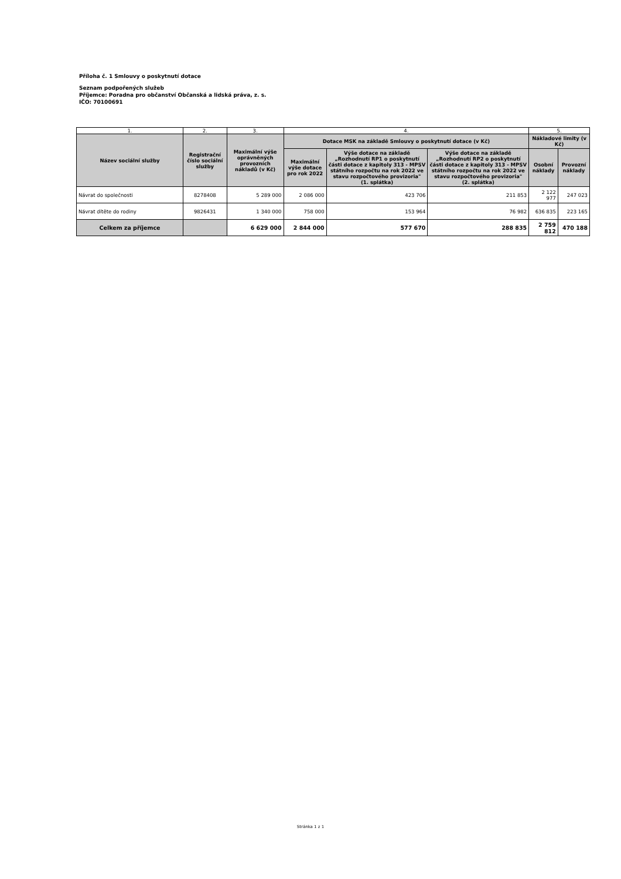Příloha č. 1 Smlouvy o poskytnutí dotace
Seznam podpořených služeb
Příjemce: Poradna pro občanství Občanská a lidská práva, z. s.
IČO: 70100691
| 1. | 2. | 3. | 4. | | | 5. | |
| --- | --- | --- | --- | --- | --- | --- | --- |
| Název sociální služby | Registrační číslo sociální služby | Maximální výše oprávněných provozních nákladů (v Kč) | Dotace MSK na základě Smlouvy o poskytnutí dotace (v Kč) | | | Nákladové limity (v Kč) | |
| | | | Maximální výše dotace pro rok 2022 | Výše dotace na základě „Rozhodnutí RP1 o poskytnutí části dotace z kapitoly 313 - MPSV státního rozpočtu na rok 2022 ve stavu rozpočtového provizoria" (1. splátka) | Výše dotace na základě „Rozhodnutí RP2 o poskytnutí části dotace z kapitoly 313 - MPSV státního rozpočtu na rok 2022 ve stavu rozpočtového provizoria" (2. splátka) | Osobní náklady | Provozní náklady |
| Návrat do společnosti | 8278408 | 5 289 000 | 2 086 000 | 423 706 | 211 853 | 2 122 977 | 247 023 |
| Návrat dítěte do rodiny | 9826431 | 1 340 000 | 758 000 | 153 964 | 76 982 | 636 835 | 223 165 |
| Celkem za příjemce | | 6 629 000 | 2 844 000 | 577 670 | 288 835 | 2 759 812 | 470 188 |
Stránka 1 z 1